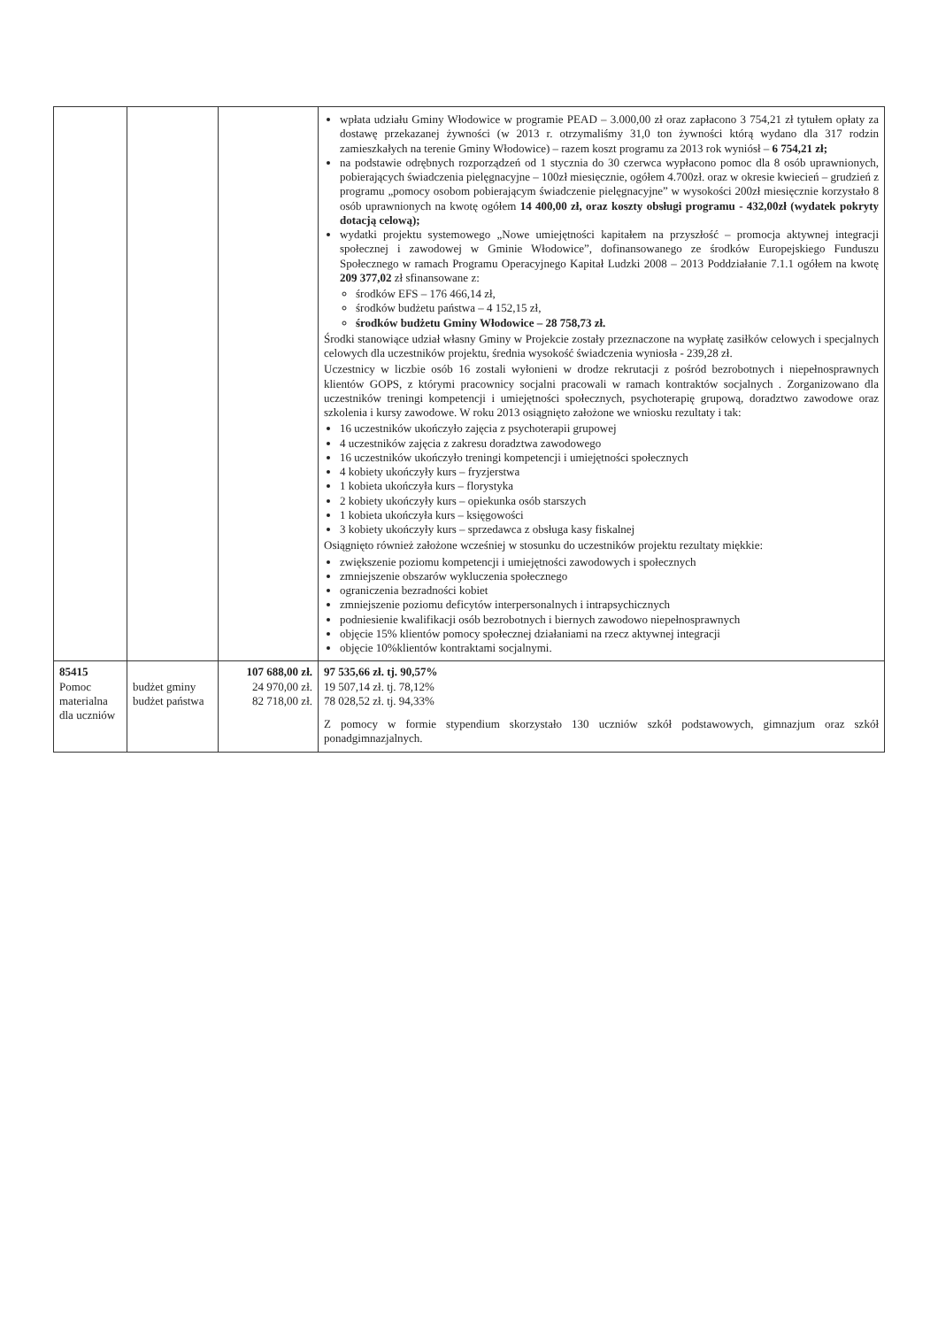| | | | wpłata udziału Gminy Włodowice w programie PEAD – 3.000,00 zł oraz zapłacono 3 754,21 zł tytułem opłaty za dostawę przekazanej żywności (w 2013 r. otrzymaliśmy 31,0 ton żywności którą wydano dla 317 rodzin zamieszkałych na terenie Gminy Włodowice) – razem koszt programu za 2013 rok wyniósł – 6 754,21 zł; na podstawie odrębnych rozporządzeń od 1 stycznia do 30 czerwca wypłacono pomoc dla 8 osób uprawnionych, pobierających świadczenia pielęgnacyjne – 100zł miesięcznie, ogółem 4.700zł. oraz w okresie kwiecień – grudzień z programu „pomocy osobom pobierającym świadczenie pielęgnacyjne” w wysokości 200zł miesięcznie korzystało 8 osób uprawnionych na kwotę ogółem 14 400,00 zł, oraz koszty obsługi programu - 432,00zł (wydatek pokryty dotacją celową); wydatki projektu systemowego „Nowe umiejętności kapitałem na przyszłość – promocja aktywnej integracji społecznej i zawodowej w Gminie Włodowice”, dofinansowanego ze środków Europejskiego Funduszu Społecznego w ramach Programu Operacyjnego Kapitał Ludzki 2008 – 2013 Poddziałanie 7.1.1 ogółem na kwotę 209 377,02 zł sfinansowane z: środków EFS – 176 466,14 zł, środków budżetu państwa – 4 152,15 zł, środków budżetu Gminy Włodowice – 28 758,73 zł. Środki stanowiące udział własny Gminy w Projekcie zostały przeznaczone na wypłatę zasiłków celowych i specjalnych celowych dla uczestników projektu, średnia wysokość świadczenia wyniosła - 239,28 zł. Uczestnicy w liczbie osób 16 zostali wyłonieni w drodze rekrutacji z pośród bezrobotnych i niepełnosprawnych klientów GOPS, z którymi pracownicy socjalni pracowali w ramach kontraktów socjalnych . Zorganizowano dla uczestników treningi kompetencji i umiejętności społecznych, psychoterapię grupową, doradztwo zawodowe oraz szkolenia i kursy zawodowe. W roku 2013 osiągnięto założone we wniosku rezultaty i tak: 16 uczestników ukończyło zajęcia z psychoterapii grupowej 4 uczestników zajęcia z zakresu doradztwa zawodowego 16 uczestników ukończyło treningi kompetencji i umiejętności społecznych 4 kobiety ukończyły kurs – fryzjerstwa 1 kobieta ukończyła kurs – florystyka 2 kobiety ukończyły kurs – opiekunka osób starszych 1 kobieta ukończyła kurs – księgowości 3 kobiety ukończyły kurs – sprzedawca z obsługa kasy fiskalnej Osiągnięto również założone wcześniej w stosunku do uczestników projektu rezultaty miękkie: zwiększenie poziomu kompetencji i umiejętności zawodowych i społecznych zmniejszenie obszarów wykluczenia społecznego ograniczenia bezradności kobiet zmniejszenie poziomu deficytów interpersonalnych i intrapsychicznych podniesienie kwalifikacji osób bezrobotnych i biernych zawodowo niepełnosprawnych objęcie 15% klientów pomocy społecznej działaniami na rzecz aktywnej integracji objęcie 10%klientów kontraktami socjalnymi. |
| 85415 Pomoc materialna dla uczniów | budżet gminy budżet państwa | 107 688,00 zł. 24 970,00 zł. 82 718,00 zł. | 97 535,66 zł. tj. 90,57% 19 507,14 zł. tj. 78,12% 78 028,52 zł. tj. 94,33% Z pomocy w formie stypendium skorzystało 130 uczniów szkół podstawowych, gimnazjum oraz szkół ponadgimnazjalnych. |